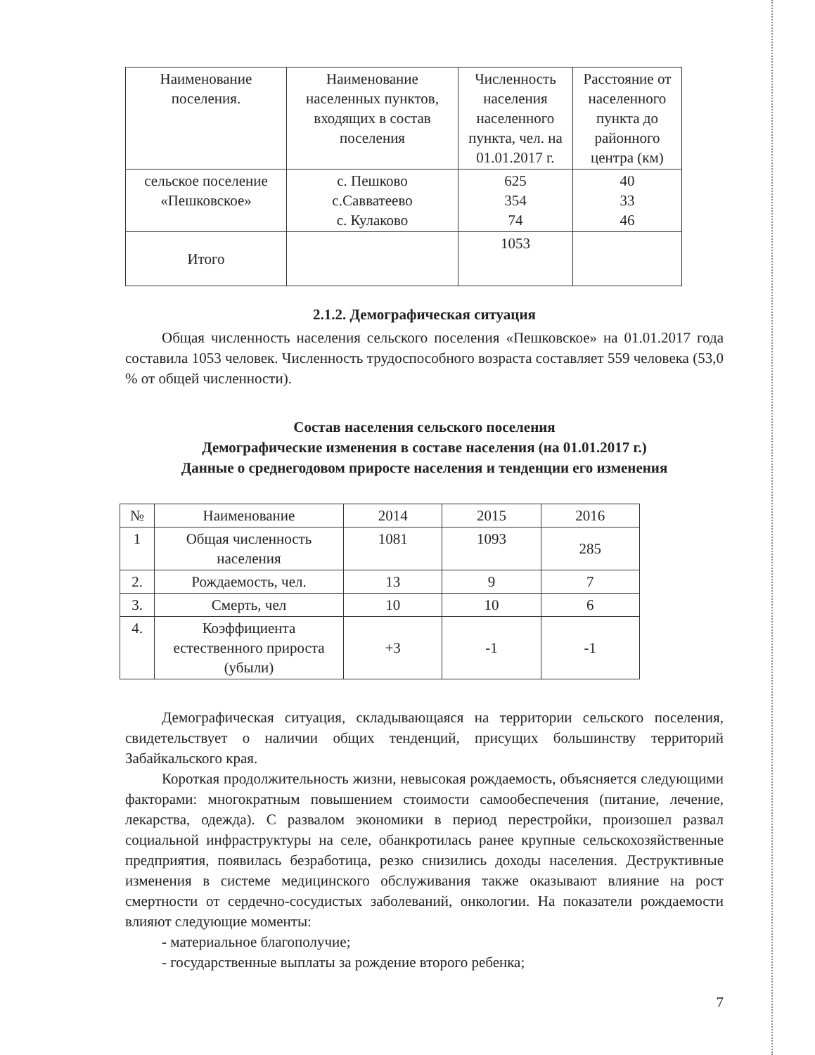| Наименование поселения. | Наименование населенных пунктов, входящих в состав поселения | Численность населения населенного пункта, чел. на 01.01.2017 г. | Расстояние от населенного пункта до районного центра (км) |
| --- | --- | --- | --- |
| сельское поселение «Пешковское» | с. Пешково с.Савватеево с. Кулаково | 625 354 74 | 40 33 46 |
| Итого | | 1053 | |
2.1.2. Демографическая ситуация
Общая численность населения сельского поселения «Пешковское» на 01.01.2017 года составила 1053 человек. Численность трудоспособного возраста составляет 559 человека (53,0 % от общей численности).
Состав населения сельского поселения
Демографические изменения в составе населения (на 01.01.2017 г.)
Данные о среднегодовом приросте населения и тенденции его изменения
| № | Наименование | 2014 | 2015 | 2016 |
| --- | --- | --- | --- | --- |
| 1 | Общая численность населения | 1081 | 1093 | 285 |
| 2. | Рождаемость, чел. | 13 | 9 | 7 |
| 3. | Смерть, чел | 10 | 10 | 6 |
| 4. | Коэффициента естественного прироста (убыли) | +3 | -1 | -1 |
Демографическая ситуация, складывающаяся на территории сельского поселения, свидетельствует о наличии общих тенденций, присущих большинству территорий Забайкальского края.
Короткая продолжительность жизни, невысокая рождаемость, объясняется следующими факторами: многократным повышением стоимости самообеспечения (питание, лечение, лекарства, одежда). С развалом экономики в период перестройки, произошел развал социальной инфраструктуры на селе, обанкротилась ранее крупные сельскохозяйственные предприятия, появилась безработица, резко снизились доходы населения. Деструктивные изменения в системе медицинского обслуживания также оказывают влияние на рост смертности от сердечно-сосудистых заболеваний, онкологии. На показатели рождаемости влияют следующие моменты:
- материальное благополучие;
- государственные выплаты за рождение второго ребенка;
7